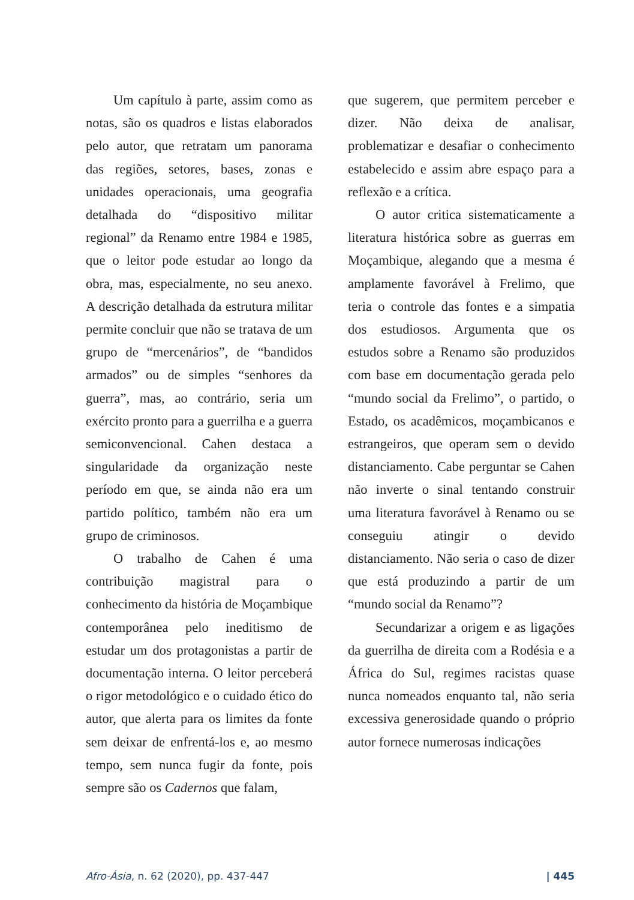Um capítulo à parte, assim como as notas, são os quadros e listas elaborados pelo autor, que retratam um panorama das regiões, setores, bases, zonas e unidades operacionais, uma geografia detalhada do “dispositivo militar regional” da Renamo entre 1984 e 1985, que o leitor pode estudar ao longo da obra, mas, especialmente, no seu anexo. A descrição detalhada da estrutura militar permite concluir que não se tratava de um grupo de “mercenários”, de “bandidos armados” ou de simples “senhores da guerra”, mas, ao contrário, seria um exército pronto para a guerrilha e a guerra semiconvencional. Cahen destaca a singularidade da organização neste período em que, se ainda não era um partido político, também não era um grupo de criminosos.
O trabalho de Cahen é uma contribuição magistral para o conhecimento da história de Moçambique contemporânea pelo ineditismo de estudar um dos protagonistas a partir de documentação interna. O leitor perceberá o rigor metodológico e o cuidado ético do autor, que alerta para os limites da fonte sem deixar de enfrentá-los e, ao mesmo tempo, sem nunca fugir da fonte, pois sempre são os Cadernos que falam,
que sugerem, que permitem perceber e dizer. Não deixa de analisar, problematizar e desafiar o conhecimento estabelecido e assim abre espaço para a reflexão e a crítica.
O autor critica sistematicamente a literatura histórica sobre as guerras em Moçambique, alegando que a mesma é amplamente favorável à Frelimo, que teria o controle das fontes e a simpatia dos estudiosos. Argumenta que os estudos sobre a Renamo são produzidos com base em documentação gerada pelo “mundo social da Frelimo”, o partido, o Estado, os acadêmicos, moçambicanos e estrangeiros, que operam sem o devido distanciamento. Cabe perguntar se Cahen não inverte o sinal tentando construir uma literatura favorável à Renamo ou se conseguiu atingir o devido distanciamento. Não seria o caso de dizer que está produzindo a partir de um “mundo social da Renamo”?
Secundarizar a origem e as ligações da guerrilha de direita com a Rodésia e a África do Sul, regimes racistas quase nunca nomeados enquanto tal, não seria excessiva generosidade quando o próprio autor fornece numerosas indicações
Afro-Ásia, n. 62 (2020), pp. 437-447 | 445